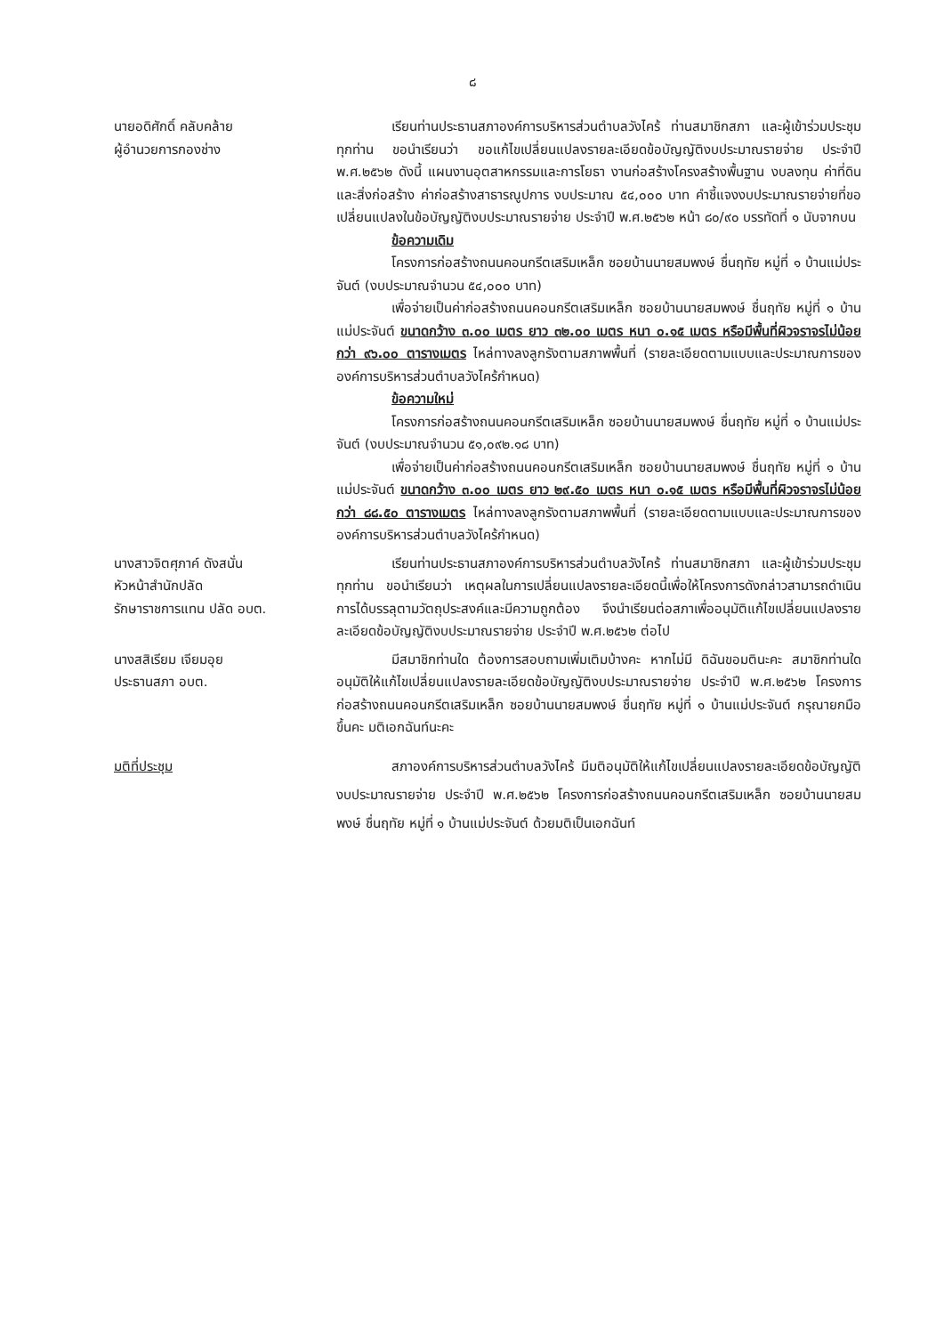๘
นายอดิศักดิ์ คลับคล้าย
ผู้อำนวยการกองช่าง
เรียนท่านประธานสภาองค์การบริหารส่วนตำบลวังไคร้ ท่านสมาชิกสภา และผู้เข้าร่วมประชุมทุกท่าน ขอนำเรียนว่า ขอแก้ไขเปลี่ยนแปลงรายละเอียดข้อบัญญัติงบประมาณรายจ่าย ประจำปี พ.ศ.๒๕๖๒ ดังนี้ แผนงานอุตสาหกรรมและการโยธา งานก่อสร้างโครงสร้างพื้นฐาน งบลงทุน ค่าที่ดินและสิ่งก่อสร้าง ค่าก่อสร้างสาธารณูปการ งบประมาณ ๕๔,๐๐๐ บาท คำชี้แจงงบประมาณรายจ่ายที่ขอเปลี่ยนแปลงในข้อบัญญัติงบประมาณรายจ่าย ประจำปี พ.ศ.๒๕๖๒ หน้า ๘๐/๙๐ บรรทัดที่ ๑ นับจากบน
ข้อความเดิม
โครงการก่อสร้างถนนคอนกรีตเสริมเหล็ก ซอยบ้านนายสมพงษ์ ชื่นฤทัย หมู่ที่ ๑ บ้านแม่ประจันต์ (งบประมาณจำนวน ๕๔,๐๐๐ บาท)
เพื่อจ่ายเป็นค่าก่อสร้างถนนคอนกรีตเสริมเหล็ก ซอยบ้านนายสมพงษ์ ชื่นฤทัย หมู่ที่ ๑ บ้านแม่ประจันต์ ขนาดกว้าง ๓.๐๐ เมตร ยาว ๓๒.๐๐ เมตร หนา ๐.๑๕ เมตร หรือมีพื้นที่ผิวจราจรไม่น้อยกว่า ๙๖.๐๐ ตารางเมตร ไหล่ทางลงลูกรังตามสภาพพื้นที่ (รายละเอียดตามแบบและประมาณการขององค์การบริหารส่วนตำบลวังไคร้กำหนด)
ข้อความใหม่
โครงการก่อสร้างถนนคอนกรีตเสริมเหล็ก ซอยบ้านนายสมพงษ์ ชื่นฤทัย หมู่ที่ ๑ บ้านแม่ประจันต์ (งบประมาณจำนวน ๕๑,๐๙๒.๑๘ บาท)
เพื่อจ่ายเป็นค่าก่อสร้างถนนคอนกรีตเสริมเหล็ก ซอยบ้านนายสมพงษ์ ชื่นฤทัย หมู่ที่ ๑ บ้านแม่ประจันต์ ขนาดกว้าง ๓.๐๐ เมตร ยาว ๒๙.๕๐ เมตร หนา ๐.๑๕ เมตร หรือมีพื้นที่ผิวจราจรไม่น้อยกว่า ๘๘.๕๐ ตารางเมตร ไหล่ทางลงลูกรังตามสภาพพื้นที่ (รายละเอียดตามแบบและประมาณการขององค์การบริหารส่วนตำบลวังไคร้กำหนด)
นางสาวจิตศุภาค์ ดังสนั่น
หัวหน้าสำนักปลัด
รักษาราชการแทน ปลัด อบต.
เรียนท่านประธานสภาองค์การบริหารส่วนตำบลวังไคร้ ท่านสมาชิกสภา และผู้เข้าร่วมประชุมทุกท่าน ขอนำเรียนว่า เหตุผลในการเปลี่ยนแปลงรายละเอียดนี้เพื่อให้โครงการดังกล่าวสามารถดำเนินการได้บรรลุตามวัตถุประสงค์และมีความถูกต้อง จึงนำเรียนต่อสภาเพื่ออนุมัติแก้ไขเปลี่ยนแปลงรายละเอียดข้อบัญญัติงบประมาณรายจ่าย ประจำปี พ.ศ.๒๕๖๒ ต่อไป
นางสสิเรียม เจียมอุย
ประธานสภา อบต.
มีสมาชิกท่านใด ต้องการสอบถามเพิ่มเติมบ้างคะ หากไม่มี ดิฉันขอมตินะคะ สมาชิกท่านใดอนุมัติให้แก้ไขเปลี่ยนแปลงรายละเอียดข้อบัญญัติงบประมาณรายจ่าย ประจำปี พ.ศ.๒๕๖๒ โครงการก่อสร้างถนนคอนกรีตเสริมเหล็ก ซอยบ้านนายสมพงษ์ ชื่นฤทัย หมู่ที่ ๑ บ้านแม่ประจันต์ กรุณายกมือขึ้นคะ มติเอกฉันท์นะคะ
มติที่ประชุม สภาองค์การบริหารส่วนตำบลวังไคร้ มีมติอนุมัติให้แก้ไขเปลี่ยนแปลงรายละเอียดข้อบัญญัติงบประมาณรายจ่าย ประจำปี พ.ศ.๒๕๖๒ โครงการก่อสร้างถนนคอนกรีตเสริมเหล็ก ซอยบ้านนายสมพงษ์ ชื่นฤทัย หมู่ที่ ๑ บ้านแม่ประจันต์ ด้วยมติเป็นเอกฉันท์